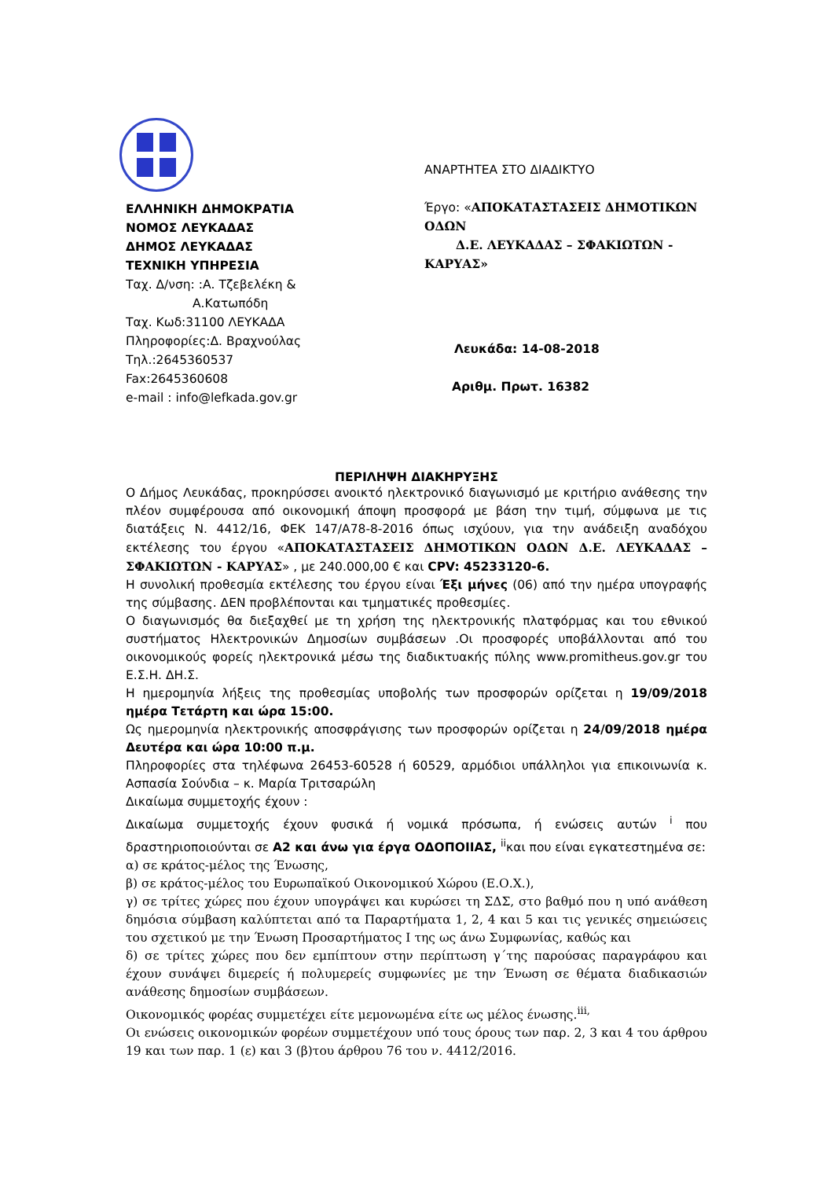ΕΛΛΗΝΙΚΗ ΔΗΜΟΚΡΑΤΙΑ
ΝΟΜΟΣ ΛΕΥΚΑΔΑΣ
ΔΗΜΟΣ ΛΕΥΚΑΔΑΣ
ΤΕΧΝΙΚΗ ΥΠΗΡΕΣΙΑ
Ταχ. Δ/νση: :Α. Τζεβελέκη &
Α.Κατωπόδη
Ταχ. Κωδ:31100 ΛΕΥΚΑΔΑ
Πληροφορίες:Δ. Βραχνούλας
Τηλ.:2645360537
Fax:2645360608
e-mail : info@lefkada.gov.gr
ΑΝΑΡΤΗΤΕΑ ΣΤΟ ΔΙΑΔΙΚΤΥΟ
Έργο: «ΑΠΟΚΑΤΑΣΤΑΣΕΙΣ ΔΗΜΟΤΙΚΩΝ ΟΔΩΝ
Δ.Ε. ΛΕΥΚΑΔΑΣ – ΣΦΑΚΙΩΤΩΝ - ΚΑΡΥΑΣ»
Λευκάδα: 14-08-2018
Αριθμ. Πρωτ. 16382
ΠΕΡΙΛΗΨΗ ΔΙΑΚΗΡΥΞΗΣ
Ο Δήμος Λευκάδας, προκηρύσσει ανοικτό ηλεκτρονικό διαγωνισμό με κριτήριο ανάθεσης την πλέον συμφέρουσα από οικονομική άποψη προσφορά με βάση την τιμή, σύμφωνα με τις διατάξεις Ν. 4412/16, ΦΕΚ 147/Α78-8-2016 όπως ισχύουν, για την ανάδειξη αναδόχου εκτέλεσης του έργου «ΑΠΟΚΑΤΑΣΤΑΣΕΙΣ ΔΗΜΟΤΙΚΩΝ ΟΔΩΝ Δ.Ε. ΛΕΥΚΑΔΑΣ – ΣΦΑΚΙΩΤΩΝ - ΚΑΡΥΑΣ» , με 240.000,00 € και CPV: 45233120-6.
Η συνολική προθεσμία εκτέλεσης του έργου είναι Έξι μήνες (06) από την ημέρα υπογραφής της σύμβασης. ΔΕΝ προβλέπονται και τμηματικές προθεσμίες.
Ο διαγωνισμός θα διεξαχθεί με τη χρήση της ηλεκτρονικής πλατφόρμας και του εθνικού συστήματος Ηλεκτρονικών Δημοσίων συμβάσεων .Οι προσφορές υποβάλλονται από του οικονομικούς φορείς ηλεκτρονικά μέσω της διαδικτυακής πύλης www.promitheus.gov.gr του Ε.Σ.Η. ΔΗ.Σ.
Η ημερομηνία λήξεις της προθεσμίας υποβολής των προσφορών ορίζεται η 19/09/2018 ημέρα Τετάρτη και ώρα 15:00.
Ως ημερομηνία ηλεκτρονικής αποσφράγισης των προσφορών ορίζεται η 24/09/2018 ημέρα Δευτέρα και ώρα 10:00 π.μ.
Πληροφορίες στα τηλέφωνα 26453-60528 ή 60529, αρμόδιοι υπάλληλοι για επικοινωνία κ. Ασπασία Σούνδια – κ. Μαρία Τριτσαρώλη
Δικαίωμα συμμετοχής έχουν :
Δικαίωμα συμμετοχής έχουν φυσικά ή νομικά πρόσωπα, ή ενώσεις αυτών <sup>i</sup> που δραστηριοποιούνται σε Α2 και άνω για έργα ΟΔΟΠΟΙΙΑΣ, <sup>ii</sup>και που είναι εγκατεστημένα σε:
α) σε κράτος-μέλος της Ένωσης,
β) σε κράτος-μέλος του Ευρωπαϊκού Οικονομικού Χώρου (Ε.Ο.Χ.),
γ) σε τρίτες χώρες που έχουν υπογράψει και κυρώσει τη ΣΔΣ, στο βαθμό που η υπό ανάθεση δημόσια σύμβαση καλύπτεται από τα Παραρτήματα 1, 2, 4 και 5 και τις γενικές σημειώσεις του σχετικού με την Ένωση Προσαρτήματος Ι της ως άνω Συμφωνίας, καθώς και
δ) σε τρίτες χώρες που δεν εμπίπτουν στην περίπτωση γ΄της παρούσας παραγράφου και έχουν συνάψει διμερείς ή πολυμερείς συμφωνίες με την Ένωση σε θέματα διαδικασιών ανάθεσης δημοσίων συμβάσεων.
Οικονομικός φορέας συμμετέχει είτε μεμονωμένα είτε ως μέλος ένωσης.<sup>iii,</sup>
Οι ενώσεις οικονομικών φορέων συμμετέχουν υπό τους όρους των παρ. 2, 3 και 4 του άρθρου 19 και των παρ. 1 (ε) και 3 (β)του άρθρου 76 του ν. 4412/2016.